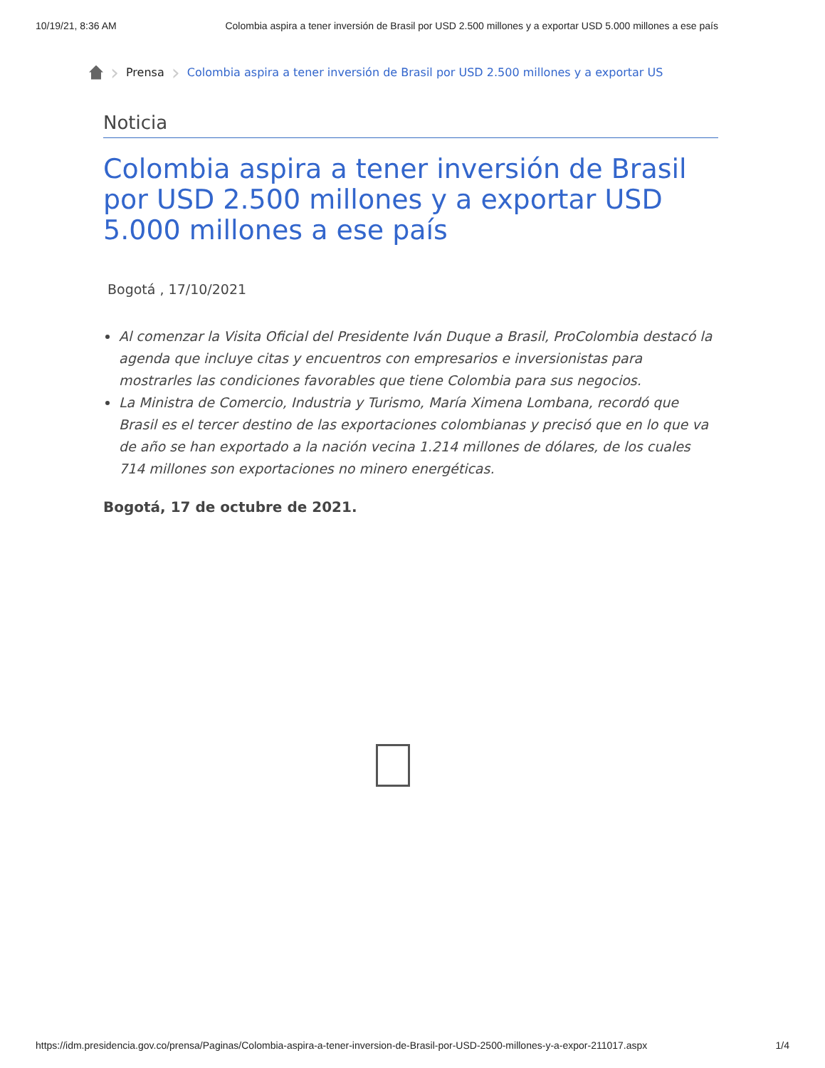10/19/21, 8:36 AM Colombia aspira a tener inversión de Brasil por USD 2.500 millones y a exportar USD 5.000 millones a ese país
› Prensa › Colombia aspira a tener inversión de Brasil por USD 2.500 millones y a exportar US
Noticia
Colombia aspira a tener inversión de Brasil por USD 2.500 millones y a exportar USD 5.000 millones a ese país
Bogotá , 17/10/2021
Al comenzar la Visita Oficial del Presidente Iván Duque a Brasil, ProColombia destacó la agenda que incluye citas y encuentros con empresarios e inversionistas para mostrarles las condiciones favorables que tiene Colombia para sus negocios.
La Ministra de Comercio, Industria y Turismo, María Ximena Lombana, recordó que Brasil es el tercer destino de las exportaciones colombianas y precisó que en lo que va de año se han exportado a la nación vecina 1.214 millones de dólares, de los cuales 714 millones son exportaciones no minero energéticas.
Bogotá, 17 de octubre de 2021.
https://idm.presidencia.gov.co/prensa/Paginas/Colombia-aspira-a-tener-inversion-de-Brasil-por-USD-2500-millones-y-a-expor-211017.aspx 1/4